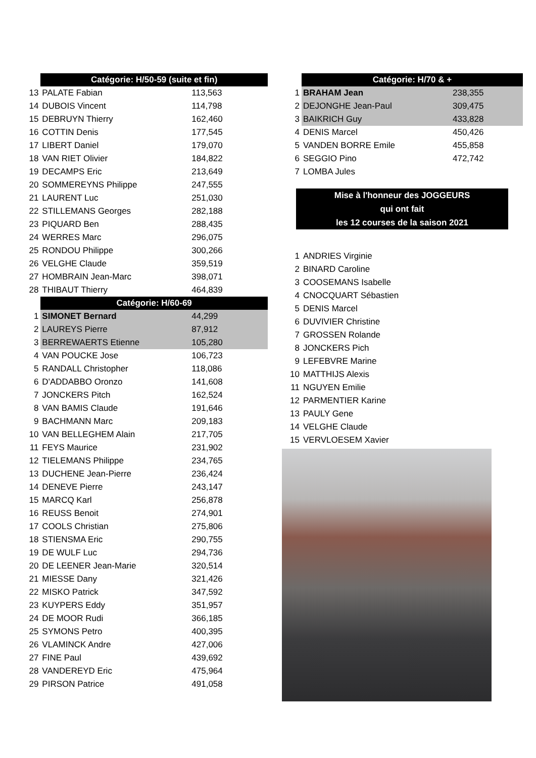| | Catégorie: H/50-59 (suite et fin) | | |
| 13 | PALATE Fabian | 113,563 | |
| 14 | DUBOIS Vincent | 114,798 | |
| 15 | DEBRUYN Thierry | 162,460 | |
| 16 | COTTIN Denis | 177,545 | |
| 17 | LIBERT Daniel | 179,070 | |
| 18 | VAN RIET Olivier | 184,822 | |
| 19 | DECAMPS Eric | 213,649 | |
| 20 | SOMMEREYNS Philippe | 247,555 | |
| 21 | LAURENT Luc | 251,030 | |
| 22 | STILLEMANS Georges | 282,188 | |
| 23 | PIQUARD Ben | 288,435 | |
| 24 | WERRES Marc | 296,075 | |
| 25 | RONDOU Philippe | 300,266 | |
| 26 | VELGHE Claude | 359,519 | |
| 27 | HOMBRAIN Jean-Marc | 398,071 | |
| 28 | THIBAUT Thierry | 464,839 | |
| | Catégorie: H/60-69 | | |
| 1 | SIMONET Bernard | 44,299 | |
| 2 | LAUREYS Pierre | 87,912 | |
| 3 | BERREWAERTS Etienne | 105,280 | |
| 4 | VAN POUCKE Jose | 106,723 | |
| 5 | RANDALL Christopher | 118,086 | |
| 6 | D'ADDABBO Oronzo | 141,608 | |
| 7 | JONCKERS Pitch | 162,524 | |
| 8 | VAN BAMIS Claude | 191,646 | |
| 9 | BACHMANN Marc | 209,183 | |
| 10 | VAN BELLEGHEM Alain | 217,705 | |
| 11 | FEYS Maurice | 231,902 | |
| 12 | TIELEMANS Philippe | 234,765 | |
| 13 | DUCHENE Jean-Pierre | 236,424 | |
| 14 | DENEVE Pierre | 243,147 | |
| 15 | MARCQ Karl | 256,878 | |
| 16 | REUSS Benoit | 274,901 | |
| 17 | COOLS Christian | 275,806 | |
| 18 | STIENSMA Eric | 290,755 | |
| 19 | DE WULF Luc | 294,736 | |
| 20 | DE LEENER Jean-Marie | 320,514 | |
| 21 | MIESSE Dany | 321,426 | |
| 22 | MISKO Patrick | 347,592 | |
| 23 | KUYPERS Eddy | 351,957 | |
| 24 | DE MOOR Rudi | 366,185 | |
| 25 | SYMONS Petro | 400,395 | |
| 26 | VLAMINCK Andre | 427,006 | |
| 27 | FINE Paul | 439,692 | |
| 28 | VANDEREYD Eric | 475,964 | |
| 29 | PIRSON Patrice | 491,058 | |
| | Catégorie: H/70 & + | | |
| 1 | BRAHAM Jean | 238,355 | |
| 2 | DEJONGHE Jean-Paul | 309,475 | |
| 3 | BAIKRICH Guy | 433,828 | |
| 4 | DENIS Marcel | 450,426 | |
| 5 | VANDEN BORRE Emile | 455,858 | |
| 6 | SEGGIO Pino | 472,742 | |
| 7 | LOMBA Jules | | |
Mise à l'honneur des JOGGEURS
qui ont fait
les 12 courses de la saison 2021
| 1 | ANDRIES Virginie |
| 2 | BINARD Caroline |
| 3 | COOSEMANS Isabelle |
| 4 | CNOCQUART Sébastien |
| 5 | DENIS Marcel |
| 6 | DUVIVIER Christine |
| 7 | GROSSEN Rolande |
| 8 | JONCKERS Pich |
| 9 | LEFEBVRE Marine |
| 10 | MATTHIJS Alexis |
| 11 | NGUYEN Emilie |
| 12 | PARMENTIER Karine |
| 13 | PAULY Gene |
| 14 | VELGHE Claude |
| 15 | VERVLOESEM Xavier |